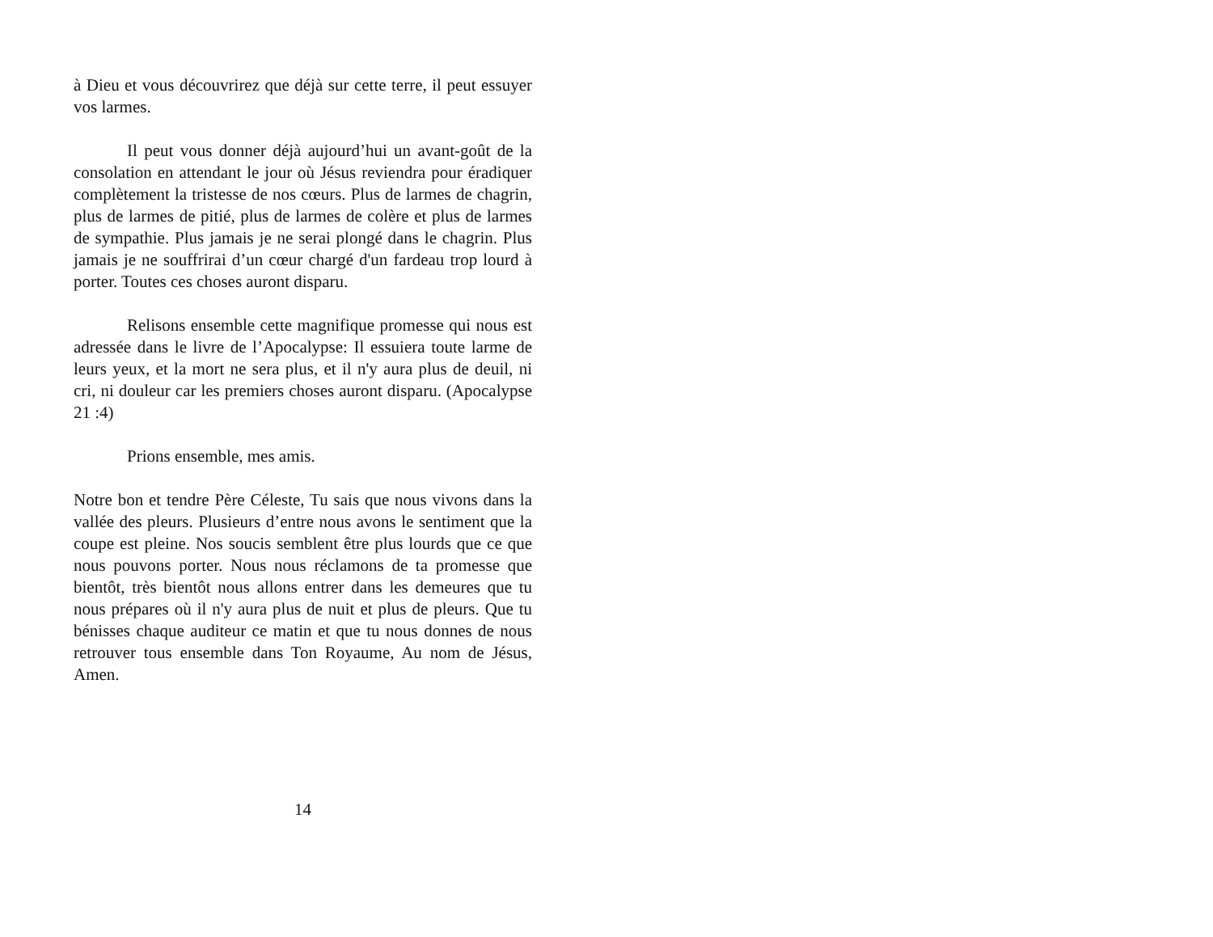à Dieu et vous découvrirez que déjà sur cette terre, il peut essuyer vos larmes.
Il peut vous donner déjà aujourd’hui un avant-goût de la consolation en attendant le jour où Jésus reviendra pour éradiquer complètement la tristesse de nos cœurs. Plus de larmes de chagrin, plus de larmes de pitié, plus de larmes de colère et plus de larmes de sympathie. Plus jamais je ne serai plongé dans le chagrin. Plus jamais je ne souffrirai d’un cœur chargé d'un fardeau trop lourd à porter. Toutes ces choses auront disparu.
Relisons ensemble cette magnifique promesse qui nous est adressée dans le livre de l’Apocalypse: Il essuiera toute larme de leurs yeux, et la mort ne sera plus, et il n'y aura plus de deuil, ni cri, ni douleur car les premiers choses auront disparu. (Apocalypse 21 :4)
Prions ensemble, mes amis.
Notre bon et tendre Père Céleste, Tu sais que nous vivons dans la vallée des pleurs. Plusieurs d’entre nous avons le sentiment que la coupe est pleine. Nos soucis semblent être plus lourds que ce que nous pouvons porter. Nous nous réclamons de ta promesse que bientôt, très bientôt nous allons entrer dans les demeures que tu nous prépares où il n'y aura plus de nuit et plus de pleurs. Que tu bénisses chaque auditeur ce matin et que tu nous donnes de nous retrouver tous ensemble dans Ton Royaume, Au nom de Jésus, Amen.
14